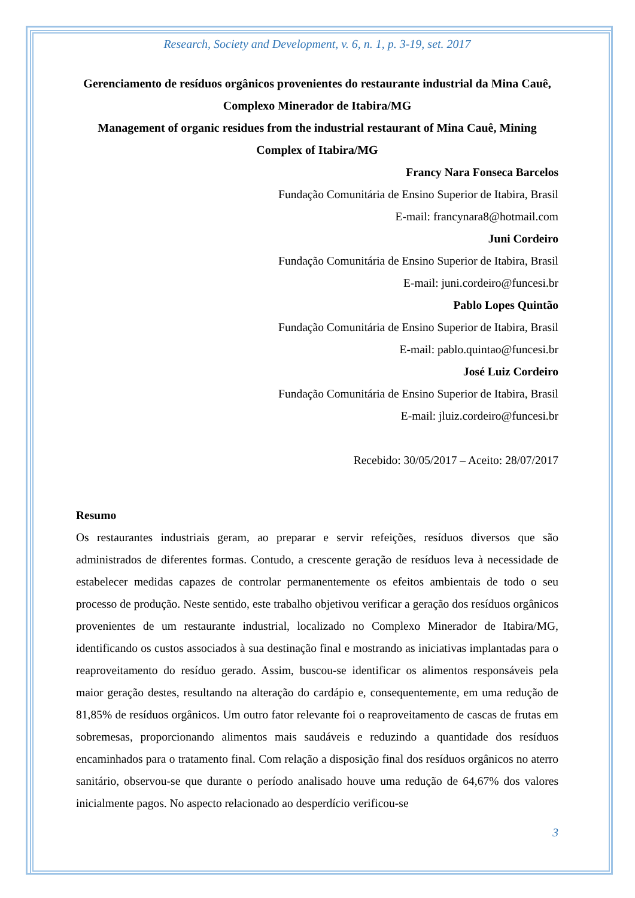Research, Society and Development, v. 6, n. 1, p. 3-19, set. 2017
Gerenciamento de resíduos orgânicos provenientes do restaurante industrial da Mina Cauê, Complexo Minerador de Itabira/MG
Management of organic residues from the industrial restaurant of Mina Cauê, Mining Complex of Itabira/MG
Francy Nara Fonseca Barcelos
Fundação Comunitária de Ensino Superior de Itabira, Brasil
E-mail: francynara8@hotmail.com
Juni Cordeiro
Fundação Comunitária de Ensino Superior de Itabira, Brasil
E-mail: juni.cordeiro@funcesi.br
Pablo Lopes Quintão
Fundação Comunitária de Ensino Superior de Itabira, Brasil
E-mail: pablo.quintao@funcesi.br
José Luiz Cordeiro
Fundação Comunitária de Ensino Superior de Itabira, Brasil
E-mail: jluiz.cordeiro@funcesi.br
Recebido: 30/05/2017 – Aceito: 28/07/2017
Resumo
Os restaurantes industriais geram, ao preparar e servir refeições, resíduos diversos que são administrados de diferentes formas. Contudo, a crescente geração de resíduos leva à necessidade de estabelecer medidas capazes de controlar permanentemente os efeitos ambientais de todo o seu processo de produção. Neste sentido, este trabalho objetivou verificar a geração dos resíduos orgânicos provenientes de um restaurante industrial, localizado no Complexo Minerador de Itabira/MG, identificando os custos associados à sua destinação final e mostrando as iniciativas implantadas para o reaproveitamento do resíduo gerado. Assim, buscou-se identificar os alimentos responsáveis pela maior geração destes, resultando na alteração do cardápio e, consequentemente, em uma redução de 81,85% de resíduos orgânicos. Um outro fator relevante foi o reaproveitamento de cascas de frutas em sobremesas, proporcionando alimentos mais saudáveis e reduzindo a quantidade dos resíduos encaminhados para o tratamento final. Com relação a disposição final dos resíduos orgânicos no aterro sanitário, observou-se que durante o período analisado houve uma redução de 64,67% dos valores inicialmente pagos. No aspecto relacionado ao desperdício verificou-se
3